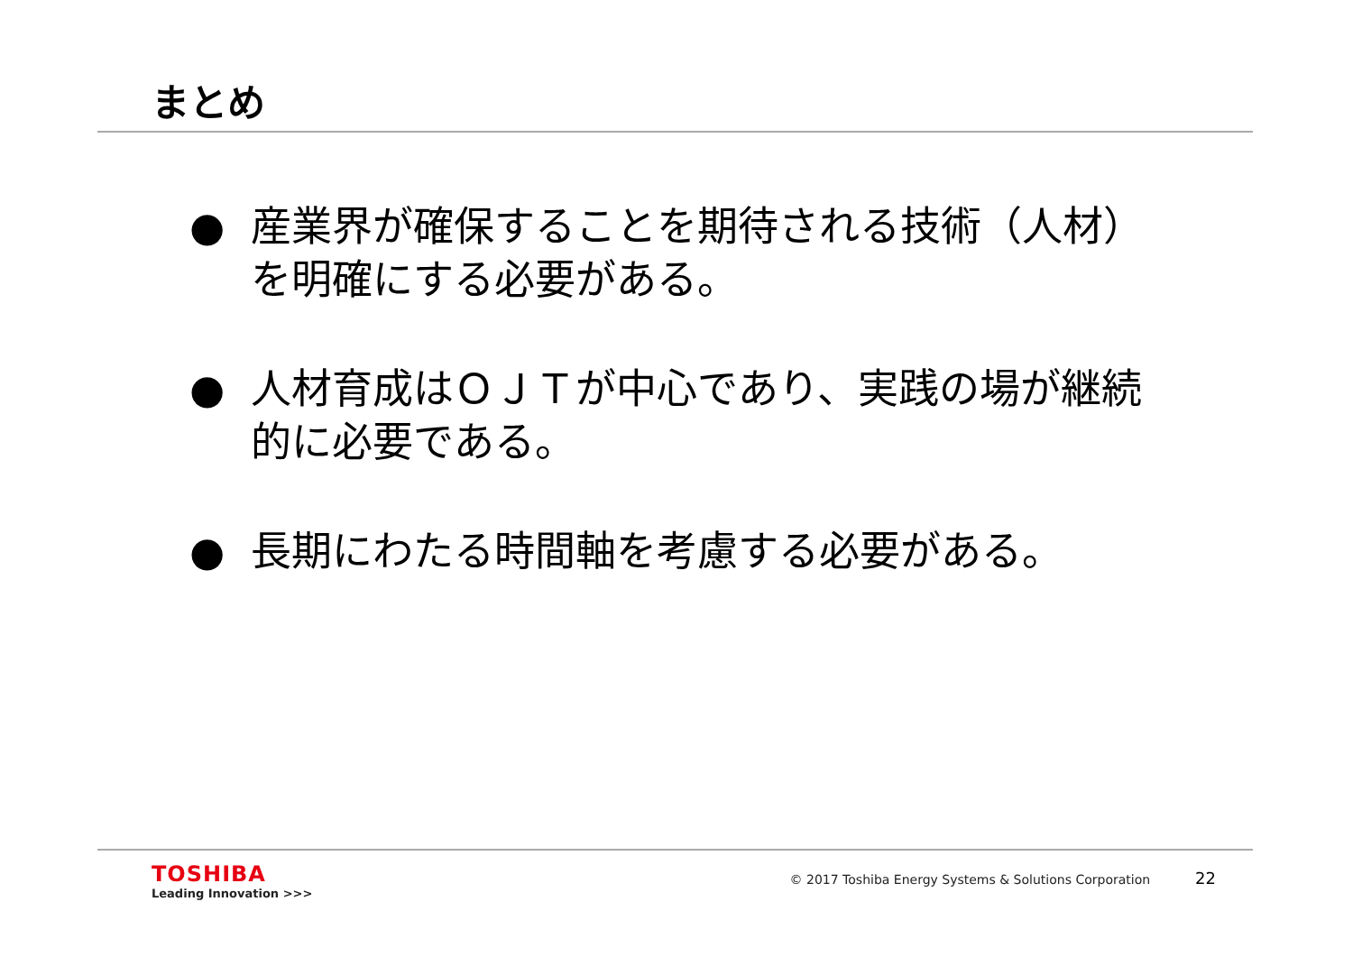まとめ
● 産業界が確保することを期待される技術（人材）を明確にする必要がある。
● 人材育成はＯＪＴが中心であり、実践の場が継続的に必要である。
● 長期にわたる時間軸を考慮する必要がある。
TOSHIBA
Leading Innovation >>>
© 2017 Toshiba Energy Systems & Solutions Corporation 22